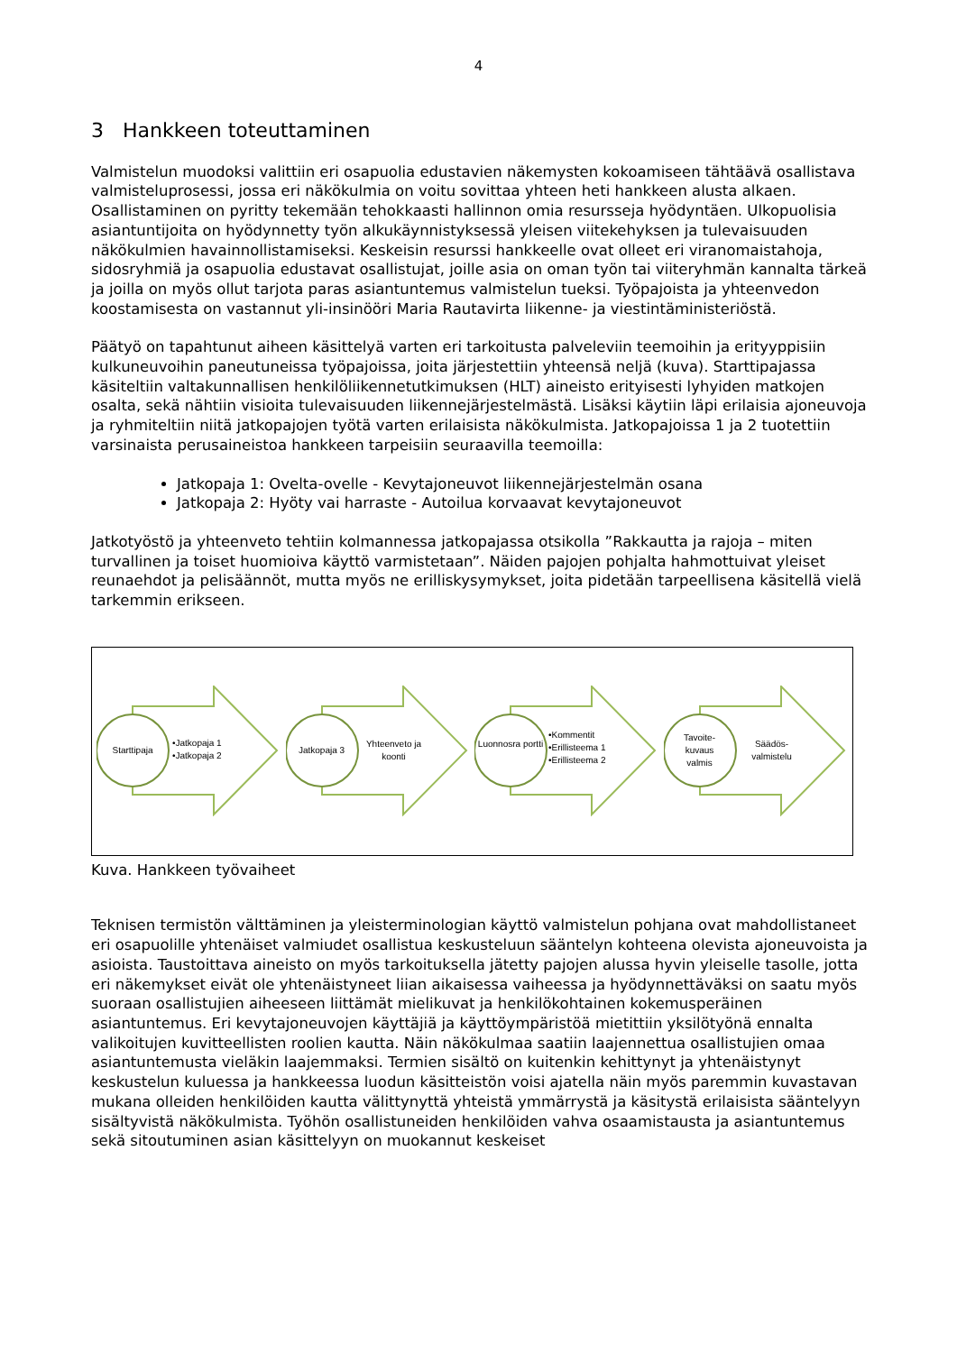4
3 Hankkeen toteuttaminen
Valmistelun muodoksi valittiin eri osapuolia edustavien näkemysten kokoamiseen tähtäävä osallistava valmisteluprosessi, jossa eri näkökulmia on voitu sovittaa yhteen heti hankkeen alusta alkaen. Osallistaminen on pyritty tekemään tehokkaasti hallinnon omia resursseja hyödyntäen. Ulkopuolisia asiantuntijoita on hyödynnetty työn alkukäynnistyksessä yleisen viitekehyksen ja tulevaisuuden näkökulmien havainnollistamiseksi. Keskeisin resurssi hankkeelle ovat olleet eri viranomaistahoja, sidosryhmiä ja osapuolia edustavat osallistujat, joille asia on oman työn tai viiteryhmän kannalta tärkeä ja joilla on myös ollut tarjota paras asiantuntemus valmistelun tueksi. Työpajoista ja yhteenvedon koostamisesta on vastannut yli-insinööri Maria Rautavirta liikenne- ja viestintäministeriöstä.
Päätyö on tapahtunut aiheen käsittelyä varten eri tarkoitusta palveleviin teemoihin ja erityyppisiin kulkuneuvoihin paneutuneissa työpajoissa, joita järjestettiin yhteensä neljä (kuva). Starttipajassa käsiteltiin valtakunnallisen henkilöliikennetutkimuksen (HLT) aineisto erityisesti lyhyiden matkojen osalta, sekä nähtiin visioita tulevaisuuden liikennejärjestelmästä. Lisäksi käytiin läpi erilaisia ajoneuvoja ja ryhmiteltiin niitä jatkopajojen työtä varten erilaisista näkökulmista. Jatkopajoissa 1 ja 2 tuotettiin varsinaista perusaineistoa hankkeen tarpeisiin seuraavilla teemoilla:
Jatkopaja 1: Ovelta-ovelle - Kevytajoneuvot liikennejärjestelmän osana
Jatkopaja 2: Hyöty vai harraste - Autoilua korvaavat kevytajoneuvot
Jatkotyöstö ja yhteenveto tehtiin kolmannessa jatkopajassa otsikolla ”Rakkautta ja rajoja – miten turvallinen ja toiset huomioiva käyttö varmistetaan”. Näiden pajojen pohjalta hahmottuivat yleiset reunaehdot ja pelisäännöt, mutta myös ne erilliskysymykset, joita pidetään tarpeellisena käsitellä vielä tarkemmin erikseen.
Starttipaja
•Jatkopaja 1
•Jatkopaja 2
Jatkopaja 3
Yhteenveto ja koonti
Luonnosra portti
•Kommentit
•Erillisteema 1
•Erillisteema 2
Tavoite-
kuvaus
valmis
Säädös-
valmistelu
Kuva. Hankkeen työvaiheet
Teknisen termistön välttäminen ja yleisterminologian käyttö valmistelun pohjana ovat mahdollistaneet eri osapuolille yhtenäiset valmiudet osallistua keskusteluun sääntelyn kohteena olevista ajoneuvoista ja asioista. Taustoittava aineisto on myös tarkoituksella jätetty pajojen alussa hyvin yleiselle tasolle, jotta eri näkemykset eivät ole yhtenäistyneet liian aikaisessa vaiheessa ja hyödynnettäväksi on saatu myös suoraan osallistujien aiheeseen liittämät mielikuvat ja henkilökohtainen kokemusperäinen asiantuntemus. Eri kevytajoneuvojen käyttäjiä ja käyttöympäristöä mietittiin yksilötyönä ennalta valikoitujen kuvitteellisten roolien kautta. Näin näkökulmaa saatiin laajennettua osallistujien omaa asiantuntemusta vieläkin laajemmaksi. Termien sisältö on kuitenkin kehittynyt ja yhtenäistynyt keskustelun kuluessa ja hankkeessa luodun käsitteistön voisi ajatella näin myös paremmin kuvastavan mukana olleiden henkilöiden kautta välittynyttä yhteistä ymmärrystä ja käsitystä erilaisista sääntelyyn sisältyvistä näkökulmista. Työhön osallistuneiden henkilöiden vahva osaamistausta ja asiantuntemus sekä sitoutuminen asian käsittelyyn on muokannut keskeiset